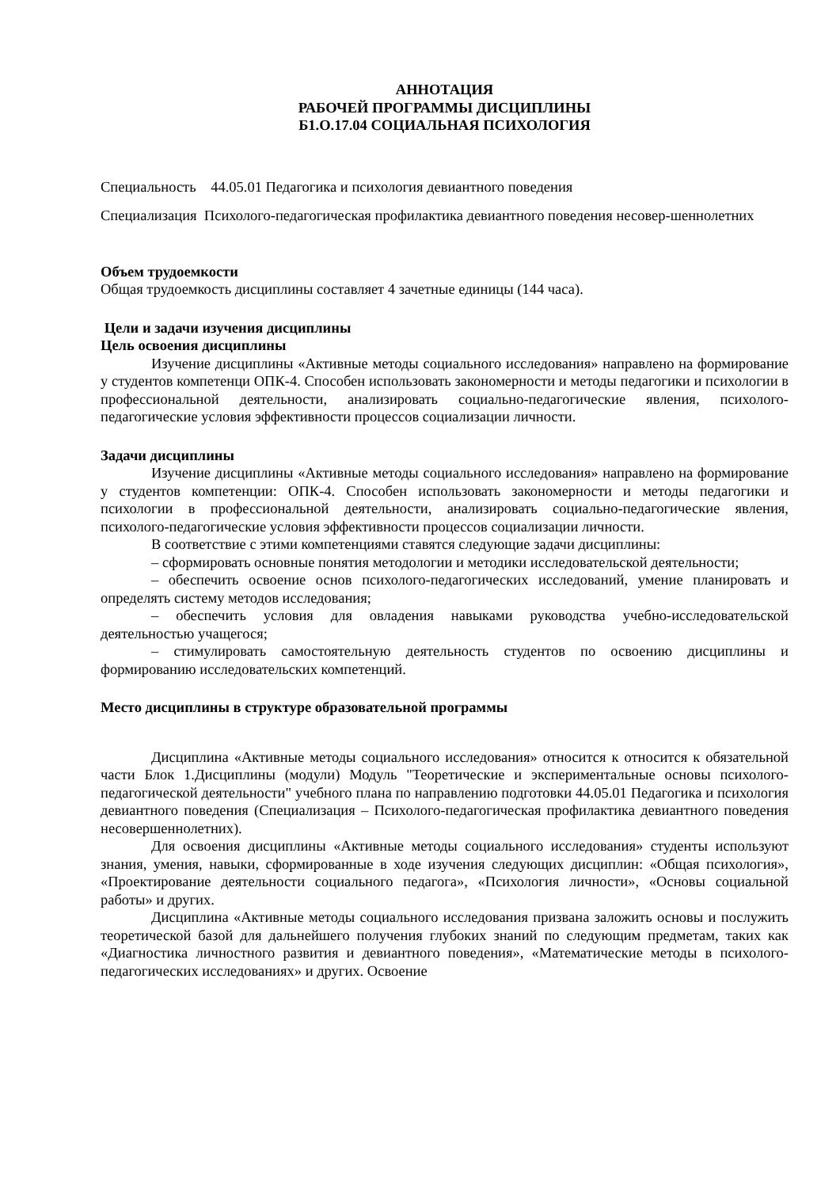АННОТАЦИЯ
РАБОЧЕЙ ПРОГРАММЫ ДИСЦИПЛИНЫ
Б1.О.17.04 СОЦИАЛЬНАЯ ПСИХОЛОГИЯ
Специальность 44.05.01 Педагогика и психология девиантного поведения
Специализация Психолого-педагогическая профилактика девиантного поведения несовер-шеннолетних
Объем трудоемкости
Общая трудоемкость дисциплины составляет 4 зачетные единицы (144 часа).
Цели и задачи изучения дисциплины
Цель освоения дисциплины
Изучение дисциплины «Активные методы социального исследования» направлено на формирование у студентов компетенци ОПК-4. Способен использовать закономерности и методы педагогики и психологии в профессиональной деятельности, анализировать социально-педагогические явления, психолого-педагогические условия эффективности процессов социализации личности.
Задачи дисциплины
Изучение дисциплины «Активные методы социального исследования» направлено на формирование у студентов компетенции: ОПК-4. Способен использовать закономерности и методы педагогики и психологии в профессиональной деятельности, анализировать социально-педагогические явления, психолого-педагогические условия эффективности процессов социализации личности.
В соответствие с этими компетенциями ставятся следующие задачи дисциплины:
– сформировать основные понятия методологии и методики исследовательской деятельности;
– обеспечить освоение основ психолого-педагогических исследований, умение планировать и определять систему методов исследования;
– обеспечить условия для овладения навыками руководства учебно-исследовательской деятельностью учащегося;
– стимулировать самостоятельную деятельность студентов по освоению дисциплины и формированию исследовательских компетенций.
Место дисциплины в структуре образовательной программы
Дисциплина «Активные методы социального исследования» относится к относится к обязательной части Блок 1.Дисциплины (модули) Модуль "Теоретические и экспериментальные основы психолого-педагогической деятельности" учебного плана по направлению подготовки 44.05.01 Педагогика и психология девиантного поведения (Специализация – Психолого-педагогическая профилактика девиантного поведения несовершеннолетних).
Для освоения дисциплины «Активные методы социального исследования» студенты используют знания, умения, навыки, сформированные в ходе изучения следующих дисциплин: «Общая психология», «Проектирование деятельности социального педагога», «Психология личности», «Основы социальной работы» и других.
Дисциплина «Активные методы социального исследования призвана заложить основы и послужить теоретической базой для дальнейшего получения глубоких знаний по следующим предметам, таких как «Диагностика личностного развития и девиантного поведения», «Математические методы в психолого-педагогических исследованиях» и других. Освоение